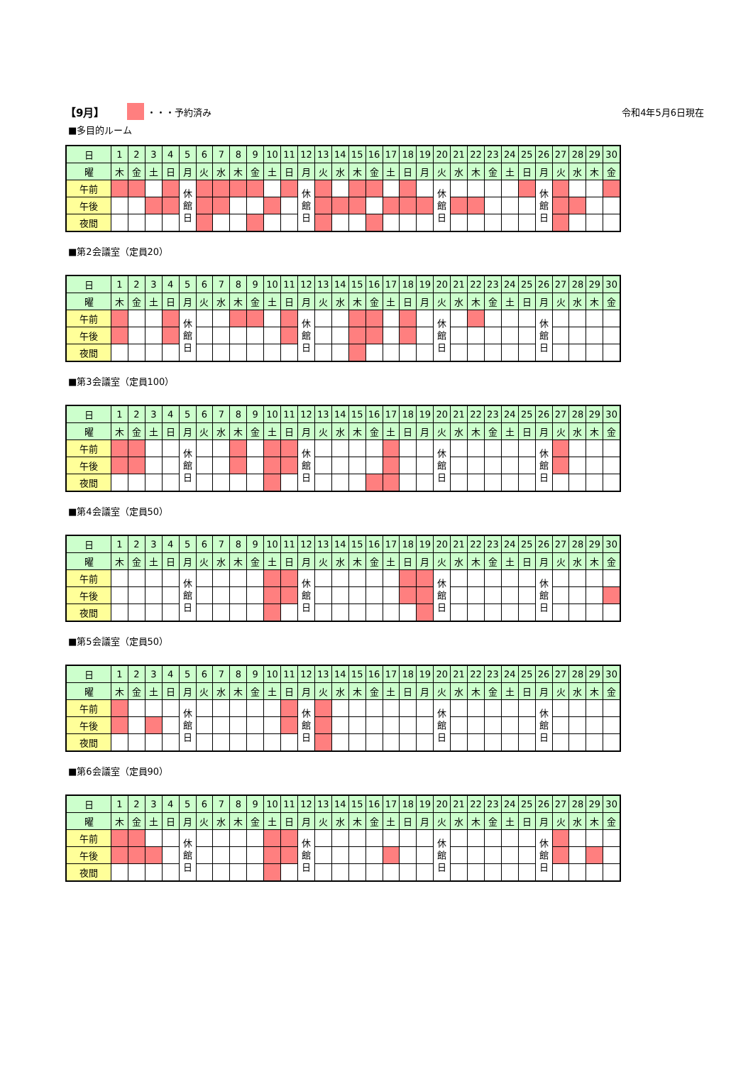【9月】 ・・・予約済み 令和4年5月6日現在
■多目的ルーム
| 日 | 1 | 2 | 3 | 4 | 5 | 6 | 7 | 8 | 9 | 10 | 11 | 12 | 13 | 14 | 15 | 16 | 17 | 18 | 19 | 20 | 21 | 22 | 23 | 24 | 25 | 26 | 27 | 28 | 29 | 30 |
| --- | --- | --- | --- | --- | --- | --- | --- | --- | --- | --- | --- | --- | --- | --- | --- | --- | --- | --- | --- | --- | --- | --- | --- | --- | --- | --- | --- | --- | --- | --- |
| 曜 | 木 | 金 | 土 | 日 | 月 | 火 | 水 | 木 | 金 | 土 | 日 | 月 | 火 | 水 | 木 | 金 | 土 | 日 | 月 | 火 | 水 | 木 | 金 | 土 | 日 | 月 | 火 | 水 | 木 | 金 |
| 午前 | | | | | 休 館 日 | | | | | | | 休 館 日 | | | | | | | | 休 館 日 | | | | | | 休 館 日 | | | | |
| 午後 | | | | | | | | | | | | | | | | | | | | | | | | | | | | | | |
| 夜間 | | | | | | | | | | | | | | | | | | | | | | | | | | | | | | |
■第2会議室（定員20）
| 日 | 1 | 2 | 3 | 4 | 5 | 6 | 7 | 8 | 9 | 10 | 11 | 12 | 13 | 14 | 15 | 16 | 17 | 18 | 19 | 20 | 21 | 22 | 23 | 24 | 25 | 26 | 27 | 28 | 29 | 30 |
| --- | --- | --- | --- | --- | --- | --- | --- | --- | --- | --- | --- | --- | --- | --- | --- | --- | --- | --- | --- | --- | --- | --- | --- | --- | --- | --- | --- | --- | --- | --- |
| 曜 | 木 | 金 | 土 | 日 | 月 | 火 | 水 | 木 | 金 | 土 | 日 | 月 | 火 | 水 | 木 | 金 | 土 | 日 | 月 | 火 | 水 | 木 | 金 | 土 | 日 | 月 | 火 | 水 | 木 | 金 |
| 午前 | | | | | 休 館 日 | | | | | | | 休 館 日 | | | | | | | | 休 館 日 | | | | | | 休 館 日 | | | | |
| 午後 | | | | | | | | | | | | | | | | | | | | | | | | | | | | | | |
| 夜間 | | | | | | | | | | | | | | | | | | | | | | | | | | | | | | |
■第3会議室（定員100）
| 日 | 1 | 2 | 3 | 4 | 5 | 6 | 7 | 8 | 9 | 10 | 11 | 12 | 13 | 14 | 15 | 16 | 17 | 18 | 19 | 20 | 21 | 22 | 23 | 24 | 25 | 26 | 27 | 28 | 29 | 30 |
| --- | --- | --- | --- | --- | --- | --- | --- | --- | --- | --- | --- | --- | --- | --- | --- | --- | --- | --- | --- | --- | --- | --- | --- | --- | --- | --- | --- | --- | --- | --- |
| 曜 | 木 | 金 | 土 | 日 | 月 | 火 | 水 | 木 | 金 | 土 | 日 | 月 | 火 | 水 | 木 | 金 | 土 | 日 | 月 | 火 | 水 | 木 | 金 | 土 | 日 | 月 | 火 | 水 | 木 | 金 |
| 午前 | | | | | 休 館 日 | | | | | | | 休 館 日 | | | | | | | | 休 館 日 | | | | | | 休 館 日 | | | | |
| 午後 | | | | | | | | | | | | | | | | | | | | | | | | | | | | | | |
| 夜間 | | | | | | | | | | | | | | | | | | | | | | | | | | | | | | |
■第4会議室（定員50）
| 日 | 1 | 2 | 3 | 4 | 5 | 6 | 7 | 8 | 9 | 10 | 11 | 12 | 13 | 14 | 15 | 16 | 17 | 18 | 19 | 20 | 21 | 22 | 23 | 24 | 25 | 26 | 27 | 28 | 29 | 30 |
| --- | --- | --- | --- | --- | --- | --- | --- | --- | --- | --- | --- | --- | --- | --- | --- | --- | --- | --- | --- | --- | --- | --- | --- | --- | --- | --- | --- | --- | --- | --- |
| 曜 | 木 | 金 | 土 | 日 | 月 | 火 | 水 | 木 | 金 | 土 | 日 | 月 | 火 | 水 | 木 | 金 | 土 | 日 | 月 | 火 | 水 | 木 | 金 | 土 | 日 | 月 | 火 | 水 | 木 | 金 |
| 午前 | | | | | 休 館 日 | | | | | | | 休 館 日 | | | | | | | | 休 館 日 | | | | | | 休 館 日 | | | | |
| 午後 | | | | | | | | | | | | | | | | | | | | | | | | | | | | | | |
| 夜間 | | | | | | | | | | | | | | | | | | | | | | | | | | | | | | |
■第5会議室（定員50）
| 日 | 1 | 2 | 3 | 4 | 5 | 6 | 7 | 8 | 9 | 10 | 11 | 12 | 13 | 14 | 15 | 16 | 17 | 18 | 19 | 20 | 21 | 22 | 23 | 24 | 25 | 26 | 27 | 28 | 29 | 30 |
| --- | --- | --- | --- | --- | --- | --- | --- | --- | --- | --- | --- | --- | --- | --- | --- | --- | --- | --- | --- | --- | --- | --- | --- | --- | --- | --- | --- | --- | --- | --- |
| 曜 | 木 | 金 | 土 | 日 | 月 | 火 | 水 | 木 | 金 | 土 | 日 | 月 | 火 | 水 | 木 | 金 | 土 | 日 | 月 | 火 | 水 | 木 | 金 | 土 | 日 | 月 | 火 | 水 | 木 | 金 |
| 午前 | | | | | 休 館 日 | | | | | | | 休 館 日 | | | | | | | | 休 館 日 | | | | | | 休 館 日 | | | | |
| 午後 | | | | | | | | | | | | | | | | | | | | | | | | | | | | | | |
| 夜間 | | | | | | | | | | | | | | | | | | | | | | | | | | | | | | |
■第6会議室（定員90）
| 日 | 1 | 2 | 3 | 4 | 5 | 6 | 7 | 8 | 9 | 10 | 11 | 12 | 13 | 14 | 15 | 16 | 17 | 18 | 19 | 20 | 21 | 22 | 23 | 24 | 25 | 26 | 27 | 28 | 29 | 30 |
| --- | --- | --- | --- | --- | --- | --- | --- | --- | --- | --- | --- | --- | --- | --- | --- | --- | --- | --- | --- | --- | --- | --- | --- | --- | --- | --- | --- | --- | --- | --- |
| 曜 | 木 | 金 | 土 | 日 | 月 | 火 | 水 | 木 | 金 | 土 | 日 | 月 | 火 | 水 | 木 | 金 | 土 | 日 | 月 | 火 | 水 | 木 | 金 | 土 | 日 | 月 | 火 | 水 | 木 | 金 |
| 午前 | | | | | 休 館 日 | | | | | | | 休 館 日 | | | | | | | | 休 館 日 | | | | | | 休 館 日 | | | | |
| 午後 | | | | | | | | | | | | | | | | | | | | | | | | | | | | | | |
| 夜間 | | | | | | | | | | | | | | | | | | | | | | | | | | | | | | |